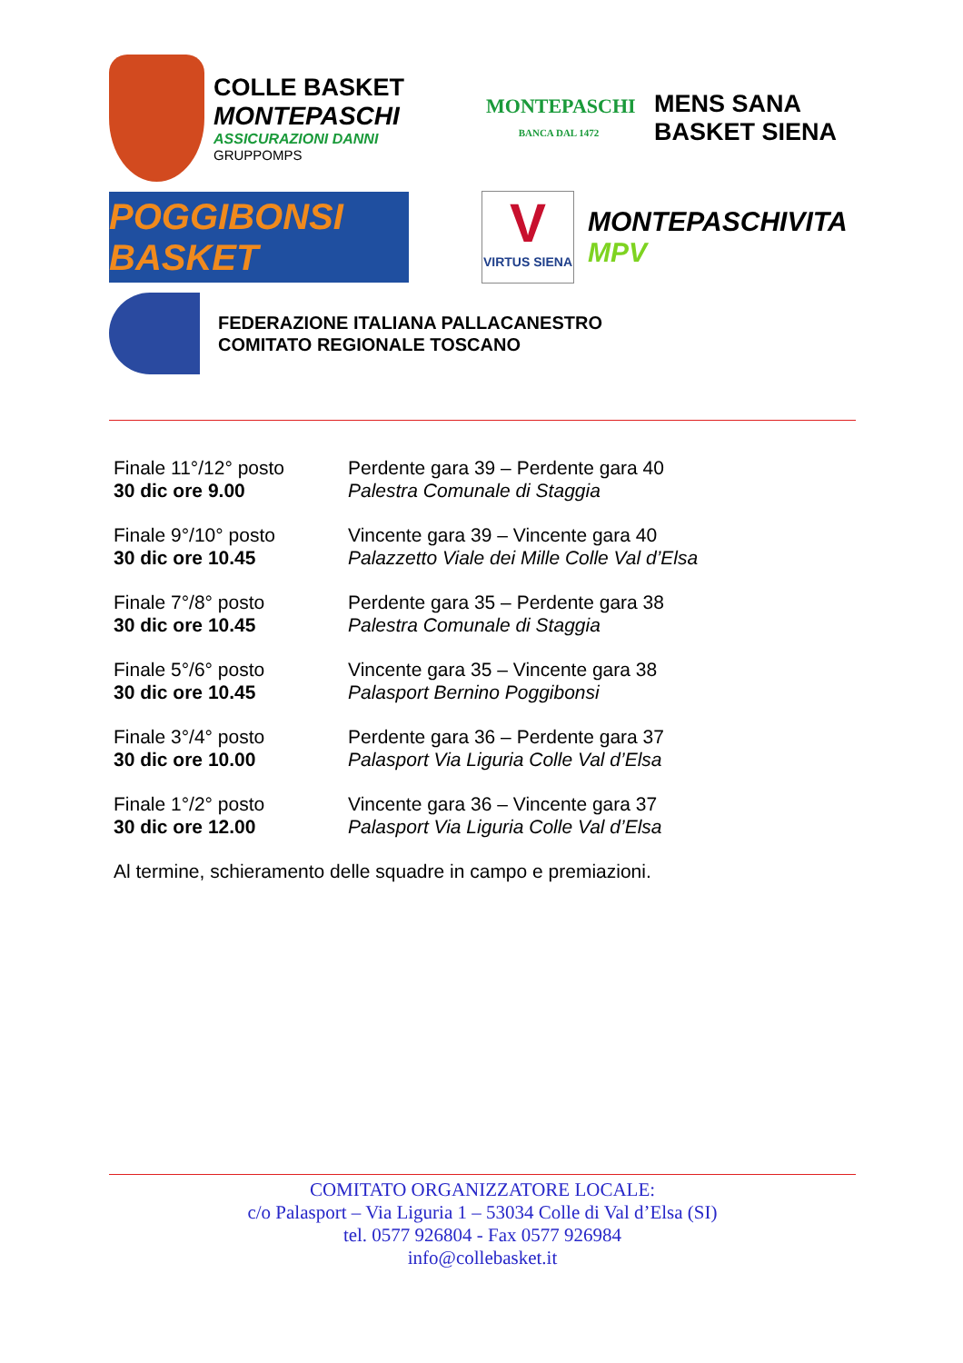COLLE BASKET
MONTEPASCHI
ASSICURAZIONI DANNI
GRUPPOMPS
MONTEPASCHI
BANCA DAL 1472
MENS SANA
BASKET SIENA
POGGIBONSI BASKET
V
VIRTUS SIENA
MONTEPASCHIVITA
MPV
FEDERAZIONE ITALIANA PALLACANESTRO
COMITATO REGIONALE TOSCANO
| Finale 11°/12° posto | Perdente gara 39 – Perdente gara 40 |
| 30 dic ore 9.00 | Palestra Comunale di Staggia |
| Finale 9°/10° posto | Vincente gara 39 – Vincente gara 40 |
| 30 dic ore 10.45 | Palazzetto Viale dei Mille Colle Val d’Elsa |
| Finale 7°/8° posto | Perdente gara 35 – Perdente gara 38 |
| 30 dic ore 10.45 | Palestra Comunale di Staggia |
| Finale 5°/6° posto | Vincente gara 35 – Vincente gara 38 |
| 30 dic ore 10.45 | Palasport Bernino Poggibonsi |
| Finale 3°/4° posto | Perdente gara 36 – Perdente gara 37 |
| 30 dic ore 10.00 | Palasport Via Liguria Colle Val d’Elsa |
| Finale 1°/2° posto | Vincente gara 36 – Vincente gara 37 |
| 30 dic ore 12.00 | Palasport Via Liguria Colle Val d’Elsa |
| Al termine, schieramento delle squadre in campo e premiazioni. | |
COMITATO ORGANIZZATORE LOCALE:
c/o Palasport – Via Liguria 1 – 53034 Colle di Val d’Elsa (SI)
tel. 0577 926804 - Fax 0577 926984
info@collebasket.it